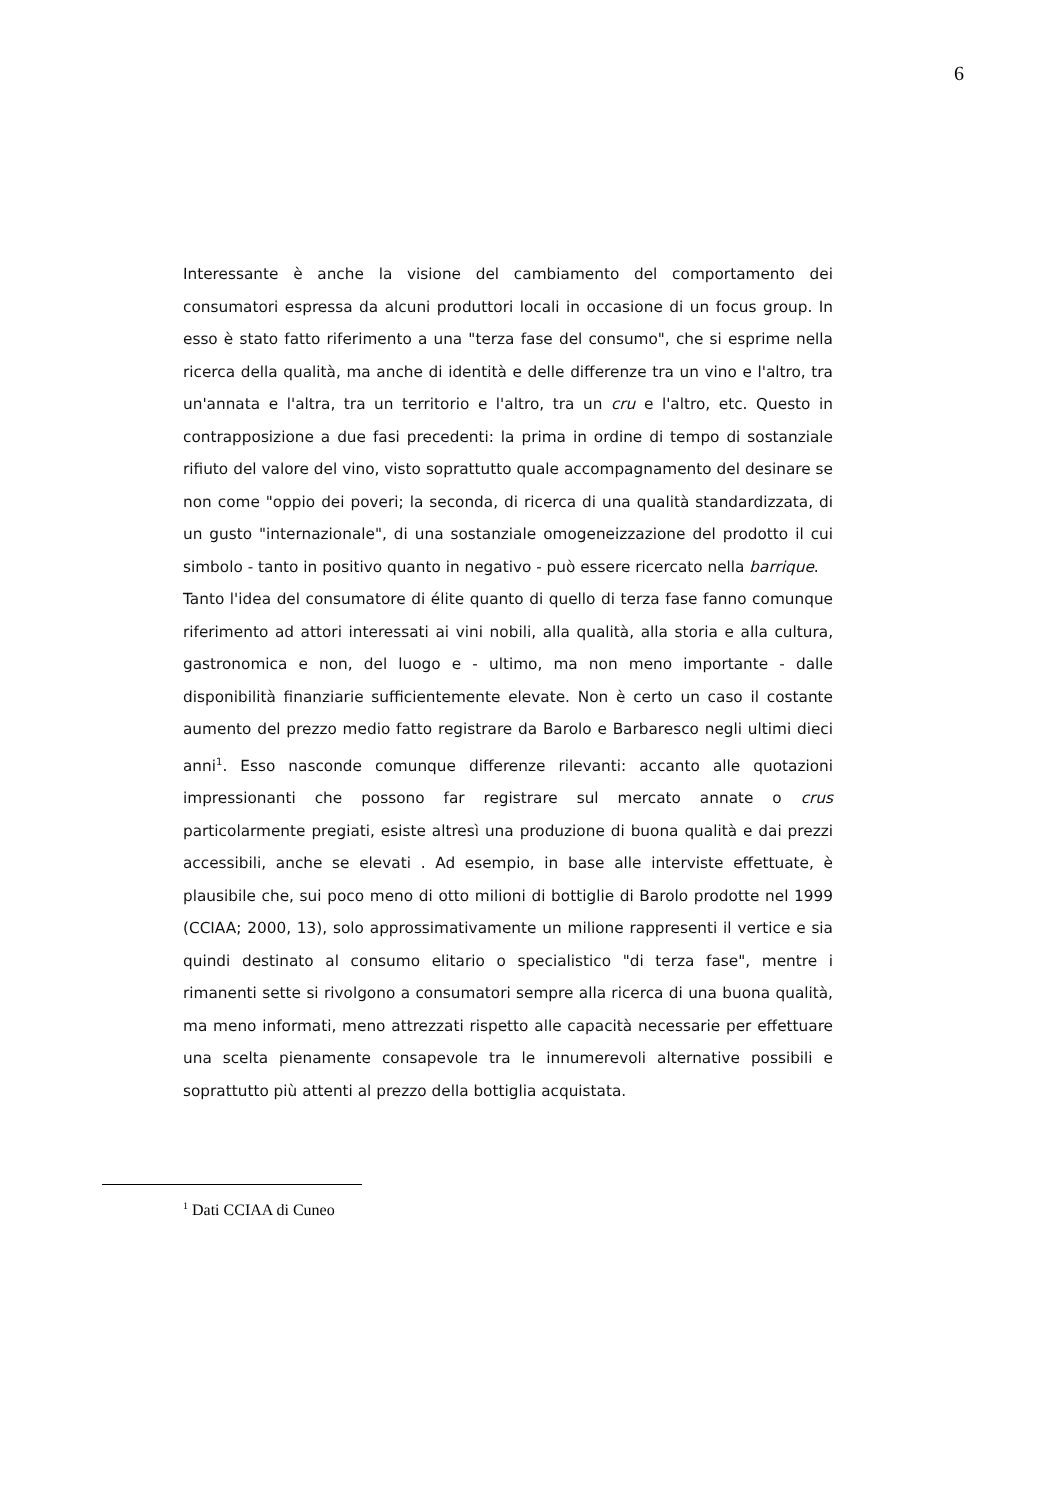6
Interessante è anche la visione del cambiamento del comportamento dei consumatori espressa da alcuni produttori locali in occasione di un focus group. In esso è stato fatto riferimento a una "terza fase del consumo", che si esprime nella ricerca della qualità, ma anche di identità e delle differenze tra un vino e l'altro, tra un'annata e l'altra, tra un territorio e l'altro, tra un cru e l'altro, etc. Questo in contrapposizione a due fasi precedenti: la prima in ordine di tempo di sostanziale rifiuto del valore del vino, visto soprattutto quale accompagnamento del desinare se non come "oppio dei poveri; la seconda, di ricerca di una qualità standardizzata, di un gusto "internazionale", di una sostanziale omogeneizzazione del prodotto il cui simbolo - tanto in positivo quanto in negativo - può essere ricercato nella barrique.
Tanto l'idea del consumatore di élite quanto di quello di terza fase fanno comunque riferimento ad attori interessati ai vini nobili, alla qualità, alla storia e alla cultura, gastronomica e non, del luogo e - ultimo, ma non meno importante - dalle disponibilità finanziarie sufficientemente elevate. Non è certo un caso il costante aumento del prezzo medio fatto registrare da Barolo e Barbaresco negli ultimi dieci anni<sup>1</sup>. Esso nasconde comunque differenze rilevanti: accanto alle quotazioni impressionanti che possono far registrare sul mercato annate o crus particolarmente pregiati, esiste altresì una produzione di buona qualità e dai prezzi accessibili, anche se elevati . Ad esempio, in base alle interviste effettuate, è plausibile che, sui poco meno di otto milioni di bottiglie di Barolo prodotte nel 1999 (CCIAA; 2000, 13), solo approssimativamente un milione rappresenti il vertice e sia quindi destinato al consumo elitario o specialistico "di terza fase", mentre i rimanenti sette si rivolgono a consumatori sempre alla ricerca di una buona qualità, ma meno informati, meno attrezzati rispetto alle capacità necessarie per effettuare una scelta pienamente consapevole tra le innumerevoli alternative possibili e soprattutto più attenti al prezzo della bottiglia acquistata.
<sup>1</sup> Dati CCIAA di Cuneo